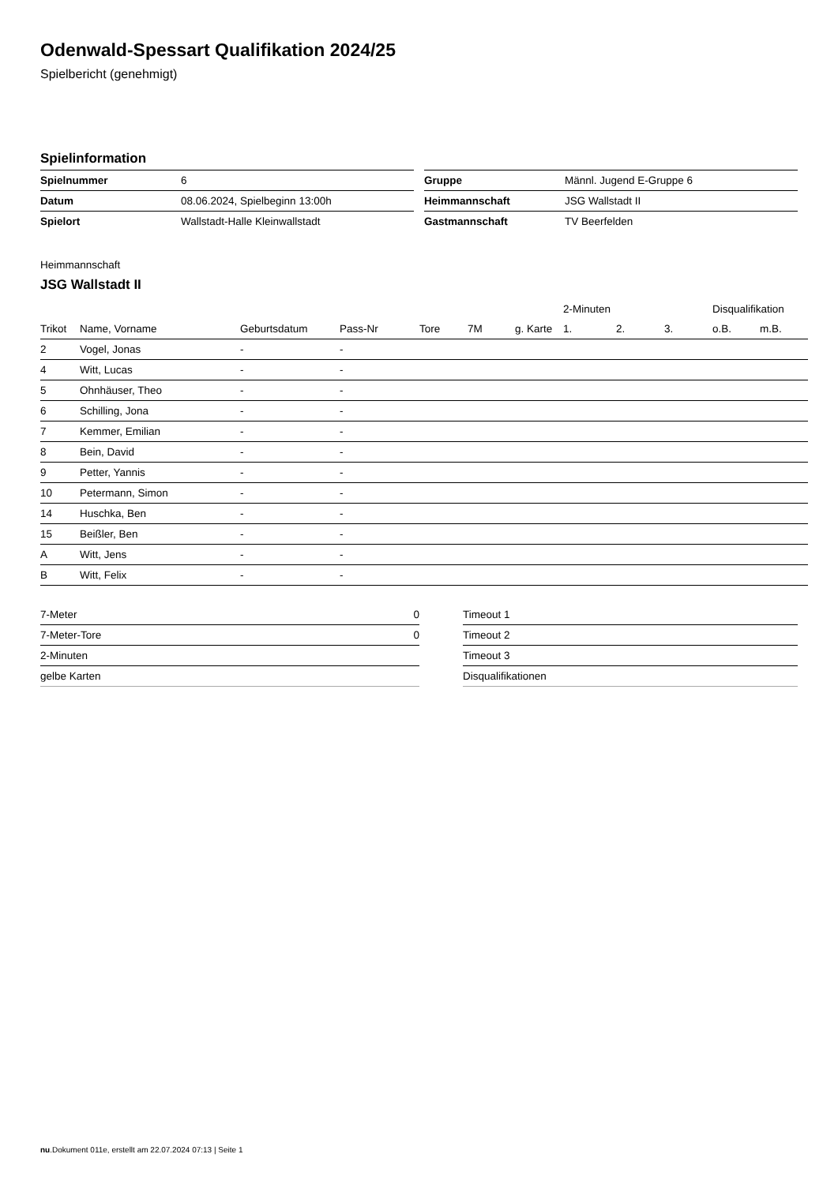Odenwald-Spessart Qualifikation 2024/25
Spielbericht (genehmigt)
Spielinformation
| Spielnummer | 6 |
| Datum | 08.06.2024, Spielbeginn 13:00h |
| Spielort | Wallstadt-Halle Kleinwallstadt |
| Gruppe | Männl. Jugend E-Gruppe 6 |
| Heimmannschaft | JSG Wallstadt II |
| Gastmannschaft | TV Beerfelden |
Heimmannschaft
JSG Wallstadt II
| | | | | | | | 2-Minuten | | | Disqualifikation | |
| --- | --- | --- | --- | --- | --- | --- | --- | --- | --- | --- | --- |
| Trikot | Name, Vorname | Geburtsdatum | Pass-Nr | Tore | 7M | g. Karte | 1. | 2. | 3. | o.B. | m.B. |
| 2 | Vogel, Jonas | - | - | | | | | | | | |
| 4 | Witt, Lucas | - | - | | | | | | | | |
| 5 | Ohnhäuser, Theo | - | - | | | | | | | | |
| 6 | Schilling, Jona | - | - | | | | | | | | |
| 7 | Kemmer, Emilian | - | - | | | | | | | | |
| 8 | Bein, David | - | - | | | | | | | | |
| 9 | Petter, Yannis | - | - | | | | | | | | |
| 10 | Petermann, Simon | - | - | | | | | | | | |
| 14 | Huschka, Ben | - | - | | | | | | | | |
| 15 | Beißler, Ben | - | - | | | | | | | | |
| A | Witt, Jens | - | - | | | | | | | | |
| B | Witt, Felix | - | - | | | | | | | | |
| 7-Meter | 0 |
| 7-Meter-Tore | 0 |
| 2-Minuten | |
| gelbe Karten | |
| Timeout 1 |
| Timeout 2 |
| Timeout 3 |
| Disqualifikationen |
nu.Dokument 011e, erstellt am 22.07.2024 07:13 | Seite 1